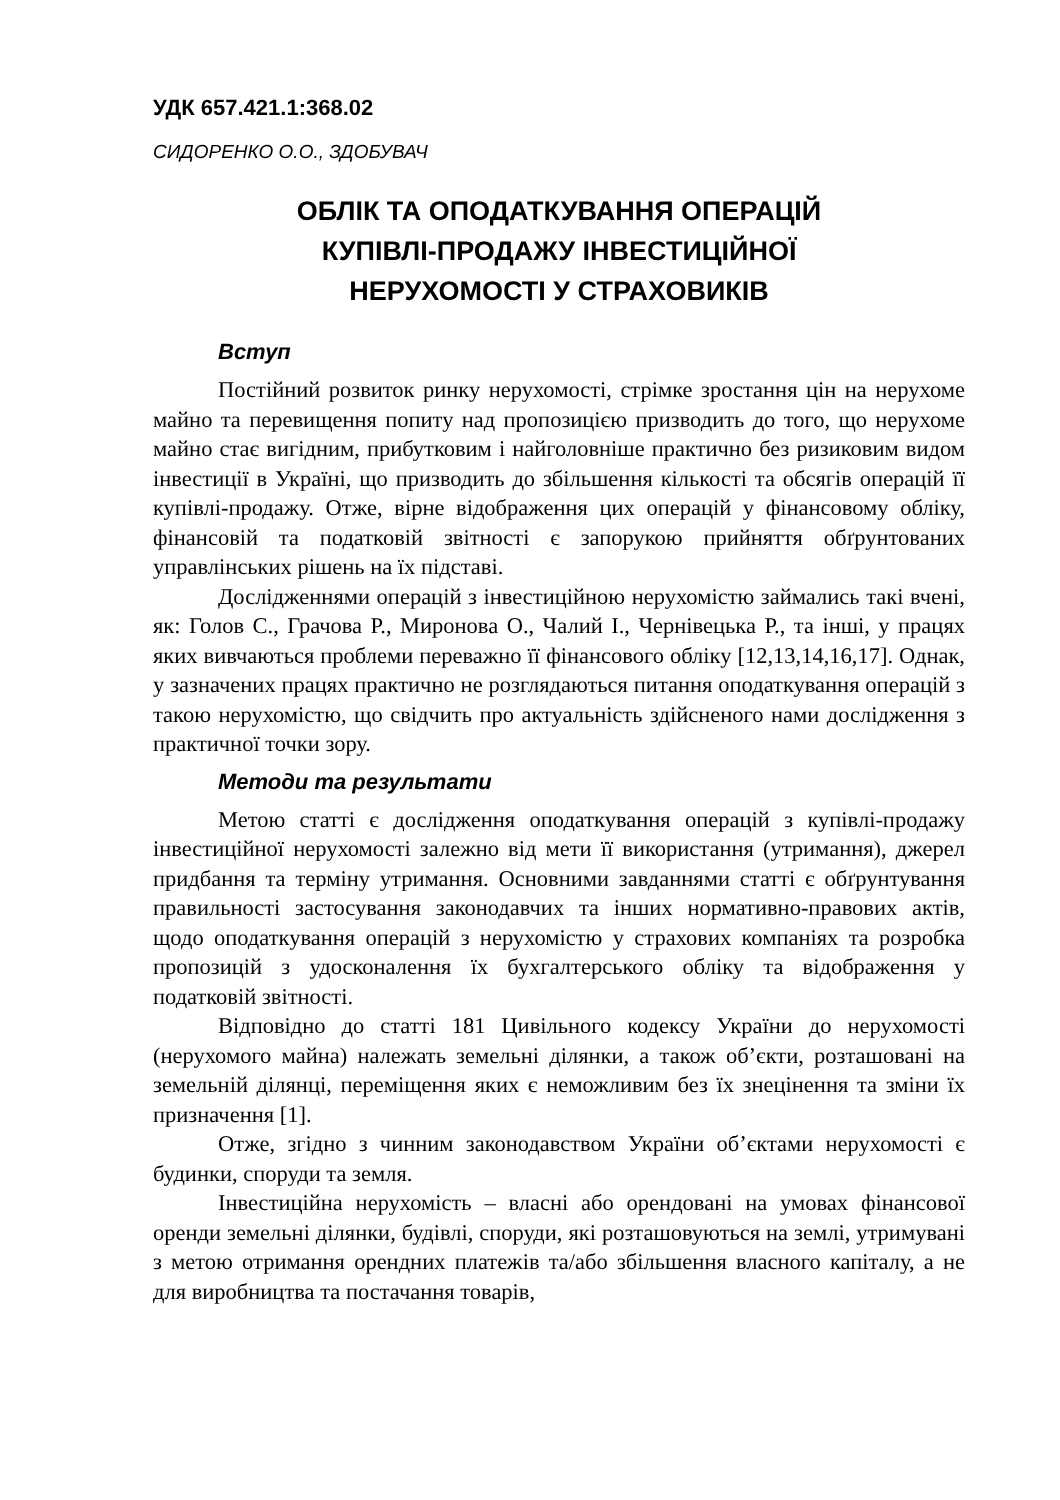УДК 657.421.1:368.02
СИДОРЕНКО О.О., ЗДОБУВАЧ
ОБЛІК ТА ОПОДАТКУВАННЯ ОПЕРАЦІЙ
КУПІВЛІ-ПРОДАЖУ ІНВЕСТИЦІЙНОЇ
НЕРУХОМОСТІ У СТРАХОВИКІВ
Вступ
Постійний розвиток ринку нерухомості, стрімке зростання цін на нерухоме майно та перевищення попиту над пропозицією призводить до того, що нерухоме майно стає вигідним, прибутковим і найголовніше практично без ризиковим видом інвестиції в Україні, що призводить до збільшення кількості та обсягів операцій її купівлі-продажу. Отже, вірне відображення цих операцій у фінансовому обліку, фінансовій та податковій звітності є запорукою прийняття обґрунтованих управлінських рішень на їх підставі.
Дослідженнями операцій з інвестиційною нерухомістю займались такі вчені, як: Голов С., Грачова Р., Миронова О., Чалий І., Чернівецька Р., та інші, у працях яких вивчаються проблеми переважно її фінансового обліку [12,13,14,16,17]. Однак, у зазначених працях практично не розглядаються питання оподаткування операцій з такою нерухомістю, що свідчить про актуальність здійсненого нами дослідження з практичної точки зору.
Методи та результати
Метою статті є дослідження оподаткування операцій з купівлі-продажу інвестиційної нерухомості залежно від мети її використання (утримання), джерел придбання та терміну утримання. Основними завданнями статті є обґрунтування правильності застосування законодавчих та інших нормативно-правових актів, щодо оподаткування операцій з нерухомістю у страхових компаніях та розробка пропозицій з удосконалення їх бухгалтерського обліку та відображення у податковій звітності.
Відповідно до статті 181 Цивільного кодексу України до нерухомості (нерухомого майна) належать земельні ділянки, а також об’єкти, розташовані на земельній ділянці, переміщення яких є неможливим без їх знецінення та зміни їх призначення [1].
Отже, згідно з чинним законодавством України об’єктами нерухомості є будинки, споруди та земля.
Інвестиційна нерухомість – власні або орендовані на умовах фінансової оренди земельні ділянки, будівлі, споруди, які розташовуються на землі, утримувані з метою отримання орендних платежів та/або збільшення власного капіталу, а не для виробництва та постачання товарів,